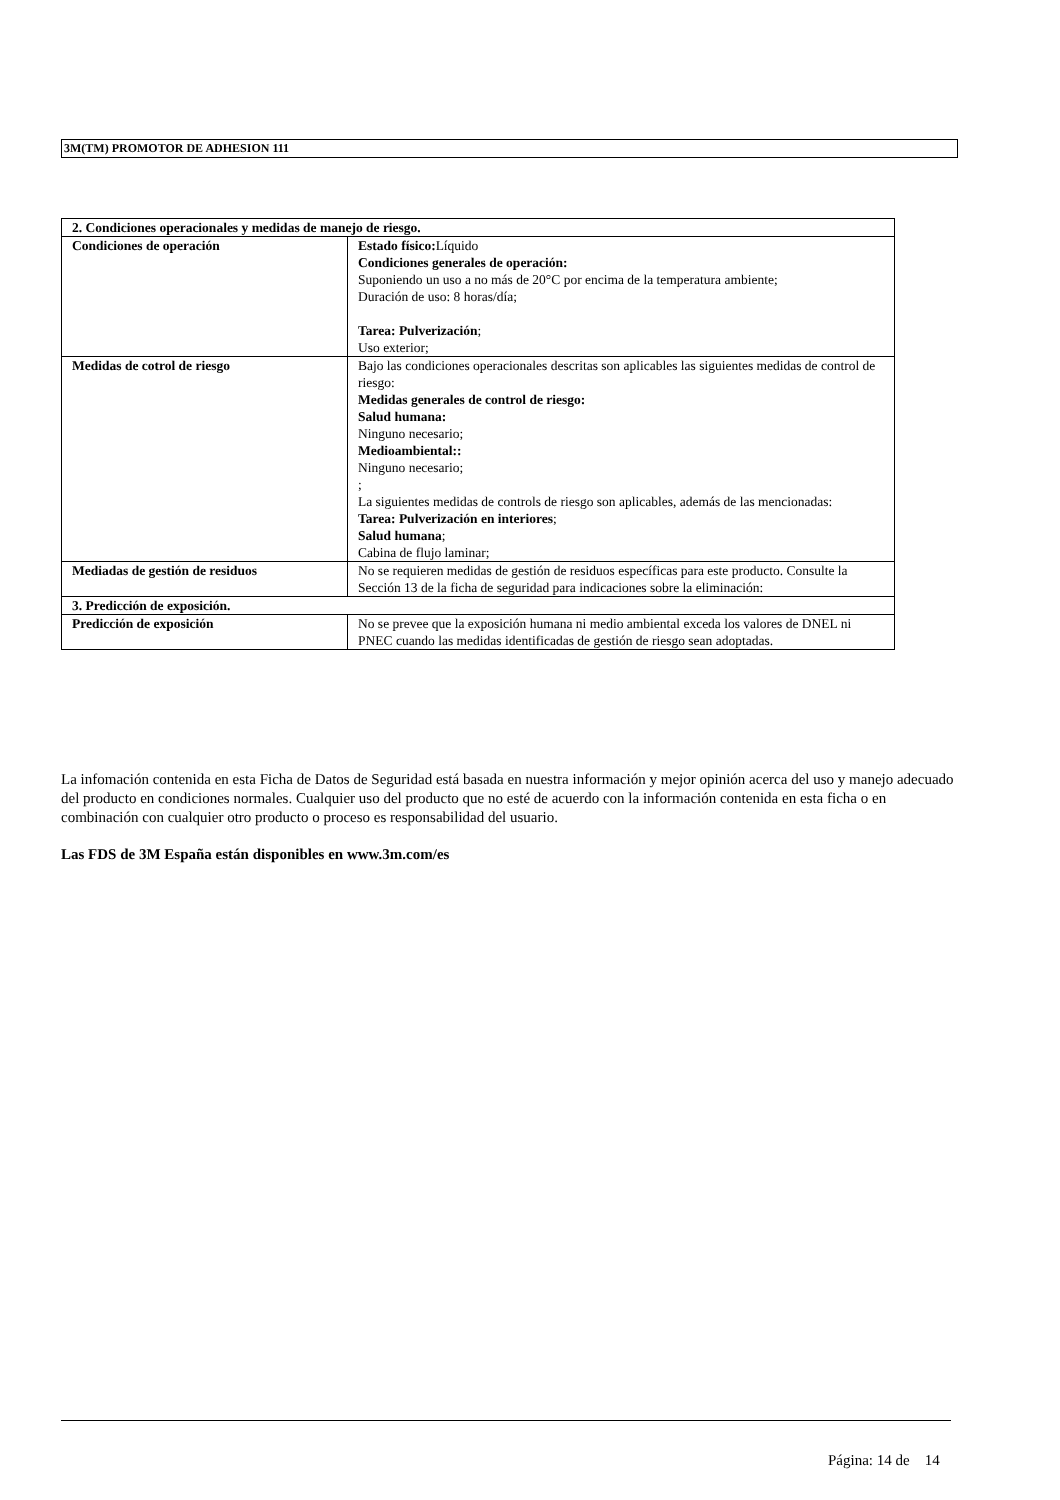3M(TM) PROMOTOR DE ADHESION 111
| 2. Condiciones operacionales y medidas de manejo de riesgo. | |
| Condiciones de operación | Estado físico: Líquido Condiciones generales de operación: Suponiendo un uso a no más de 20°C por encima de la temperatura ambiente; Duración de uso: 8 horas/día; Tarea: Pulverización ; Uso exterior; |
| Medidas de cotrol de riesgo | Bajo las condiciones operacionales descritas son aplicables las siguientes medidas de control de riesgo: Medidas generales de control de riesgo: Salud humana: Ninguno necesario; Medioambiental:: Ninguno necesario; ; La siguientes medidas de controls de riesgo son aplicables, además de las mencionadas: Tarea: Pulverización en interiores ; Salud humana ; Cabina de flujo laminar; |
| Mediadas de gestión de residuos | No se requieren medidas de gestión de residuos específicas para este producto. Consulte la Sección 13 de la ficha de seguridad para indicaciones sobre la eliminación: |
| 3. Predicción de exposición. | |
| Predicción de exposición | No se prevee que la exposición humana ni medio ambiental exceda los valores de DNEL ni PNEC cuando las medidas identificadas de gestión de riesgo sean adoptadas. |
La infomación contenida en esta Ficha de Datos de Seguridad está basada en nuestra información y mejor opinión acerca del uso y manejo adecuado del producto en condiciones normales. Cualquier uso del producto que no esté de acuerdo con la información contenida en esta ficha o en combinación con cualquier otro producto o proceso es responsabilidad del usuario.
Las FDS de 3M España están disponibles en www.3m.com/es
Página: 14 de 14